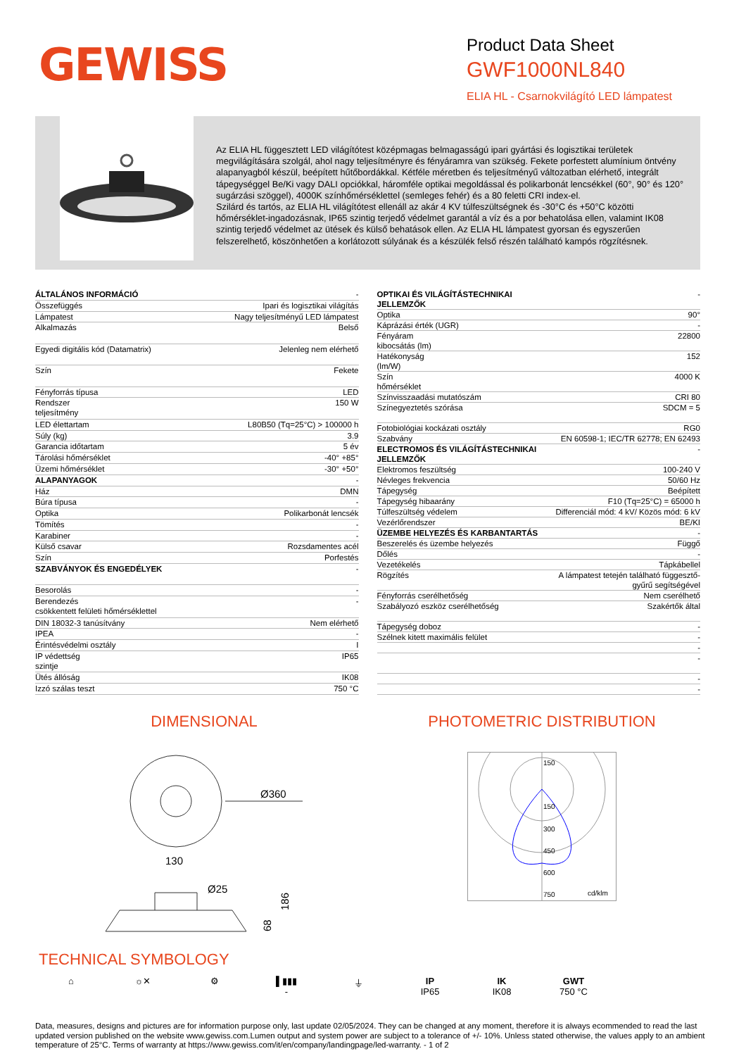GEWISS
Product Data Sheet
GWF1000NL840
ELIA HL - Csarnokvilágító LED lámpatest
Az ELIA HL függesztett LED világítótest középmagas belmagasságú ipari gyártási és logisztikai területek megvilágítására szolgál, ahol nagy teljesítményre és fényáramra van szükség. Fekete porfestett alumínium öntvény alapanyagból készül, beépített hűtőbordákkal. Kétféle méretben és teljesítményű változatban elérhető, integrált tápegységgel Be/Ki vagy DALI opciókkal, háromféle optikai megoldással és polikarbonát lencsékkel (60°, 90° és 120° sugárzási szöggel), 4000K színhőmérséklettel (semleges fehér) és a 80 feletti CRI index-el.
Szilárd és tartós, az ELIA HL világítótest ellenáll az akár 4 KV túlfeszültségnek és -30°C és +50°C közötti hőmérséklet-ingadozásnak, IP65 szintig terjedő védelmet garantál a víz és a por behatolása ellen, valamint IK08 szintig terjedő védelmet az ütések és külső behatások ellen. Az ELIA HL lámpatest gyorsan és egyszerűen felszerelhető, köszönhetően a korlátozott súlyának és a készülék felső részén található kampós rögzítésnek.
| ÁLTALÁNOS INFORMÁCIÓ | - |
| Összefüggés | Ipari és logisztikai világítás |
| Lámpatest | Nagy teljesítményű LED lámpatest |
| Alkalmazás | Belső |
| Egyedi digitális kód (Datamatrix) | Jelenleg nem elérhető |
| Szín | Fekete |
| Fényforrás típusa | LED |
| Rendszer teljesítmény | 150 W |
| LED élettartam | L80B50 (Tq=25°C) > 100000 h |
| Súly (kg) | 3.9 |
| Garancia időtartam | 5 év |
| Tárolási hőmérséklet | -40° +85° |
| Üzemi hőmérséklet | -30° +50° |
| ALAPANYAGOK | - |
| Ház | DMN |
| Búra típusa | - |
| Optika | Polikarbonát lencsék |
| Tömítés | - |
| Karabiner | - |
| Külső csavar | Rozsdamentes acél |
| Szín | Porfestés |
| SZABVÁNYOK ÉS ENGEDÉLYEK | - |
| Besorolás | - |
| Berendezés csökkentett felületi hőmérséklettel | - |
| DIN 18032-3 tanúsítvány | Nem elérhető |
| IPEA | - |
| Érintésvédelmi osztály | I |
| IP védettség szintje | IP65 |
| Ütés állóság | IK08 |
| Izzó szálas teszt | 750 °C |
| OPTIKAI ÉS VILÁGÍTÁSTECHNIKAI JELLEMZŐK | - |
| Optika | 90° |
| Káprázási érték (UGR) | - |
| Fényáram kibocsátás (lm) | 22800 |
| Hatékonyság (lm/W) | 152 |
| Szín hőmérséklet | 4000 K |
| Színvisszaadási mutatószám | CRI 80 |
| Színegyeztetés szórása | SDCM = 5 |
| Fotobiológiai kockázati osztály | RG0 |
| Szabvány | EN 60598-1; IEC/TR 62778; EN 62493 |
| ELECTROMOS ÉS VILÁGÍTÁSTECHNIKAI JELLEMZŐK | - |
| Elektromos feszültség | 100-240 V |
| Névleges frekvencia | 50/60 Hz |
| Tápegység | Beépített |
| Tápegység hibaarány | F10 (Tq=25°C) = 65000 h |
| Túlfeszültség védelem | Differenciál mód: 4 kV/ Közös mód: 6 kV |
| Vezérlőrendszer | BE/KI |
| ÜZEMBE HELYEZÉS ÉS KARBANTARTÁS | - |
| Beszerelés és üzembe helyezés | Függő |
| Dőlés | - |
| Vezetékelés | Tápkábellel |
| Rögzítés | A lámpatest tetején található függesztő-gyűrű segítségével |
| Fényforrás cserélhetőség | Nem cserélhető |
| Szabályozó eszköz cserélhetőség | Szakértők által |
| Tápegység doboz | - |
| Szélnek kitett maximális felület | - |
| | - |
| | - |
| | - |
| | - |
DIMENSIONAL
Ø360
130
Ø25
186
68
PHOTOMETRIC DISTRIBUTION
150
150
300
450
600
750
cd/klm
TECHNICAL SYMBOLOGY
⌂ ☼✕ ⚙ ▌▮▮▮
-
⏚ IP
IP65
IK
IK08
GWT
750 °C
Data, measures, designs and pictures are for information purpose only, last update 02/05/2024. They can be changed at any moment, therefore it is always ecommended to read the last updated version published on the website www.gewiss.com.Lumen output and system power are subject to a tolerance of +/- 10%. Unless stated otherwise, the values apply to an ambient temperature of 25°C. Terms of warranty at https://www.gewiss.com/it/en/company/landingpage/led-warranty. - 1 of 2